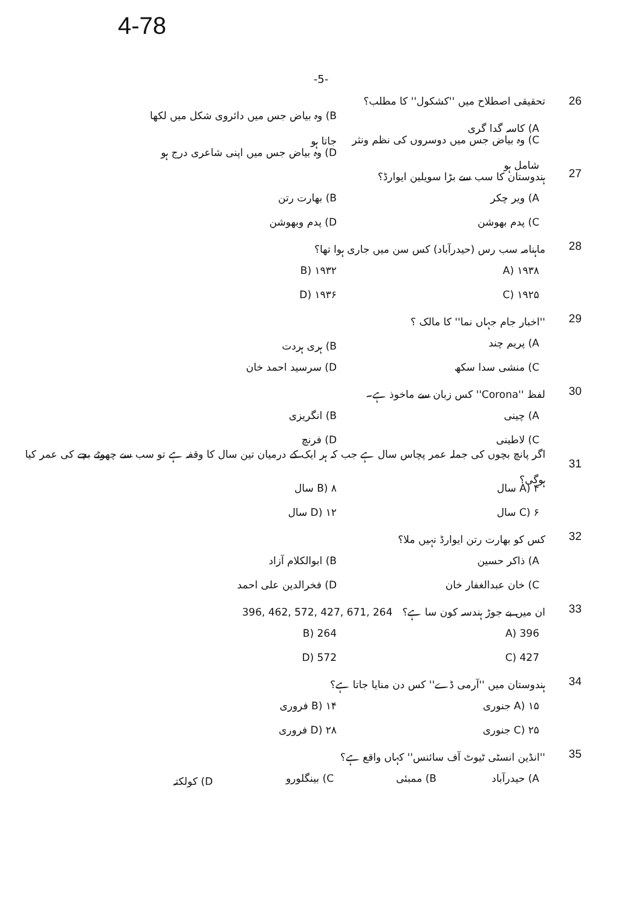4-78
-5-
26 تحقیقی اصطلاح میں ''کشکول'' کا مطلب؟
A) کاسہ گدا گری B) وہ بیاض جس میں دائروی شکل میں لکھا جاتا ہو
C) وہ بیاض جس میں دوسروں کی نظم ونثر شامل ہو D) وہ بیاض جس میں اپنی شاعری درج ہو
27 ہندوستان کا سب سے بڑا سویلین ایوارڈ؟
A) ویر چکر B) بھارت رتن
C) پدم بھوشن D) پدم وبھوشن
28 ماہنامہ سب رس (حیدرآباد) کس سن میں جاری ہوا تھا؟
A) ۱۹۳۸ B) ۱۹۳۲
C) ۱۹۲۵ D) ۱۹۳۶
29 ''اخبار جام جہاں نما'' کا مالک ؟
A) پریم چند B) ہری ہردت
C) منشی سدا سکھ D) سرسید احمد خان
30 لفظ ''Corona'' کس زبان سے ماخوذ ہے۔
A) چینی B) انگریزی
C) لاطینی D) فرنچ
31 اگر پانچ بچوں کی جملہ عمر پچاس سال ہے جب کہ ہر ایک کے درمیان تین سال کا وقفہ ہے تو سب سے چھوٹے بچے کی عمر کیا ہوگی؟
A) ۴ سال B) ۸ سال
C) ۶ سال D) ۱۲ سال
32 کس کو بھارت رتن ایوارڈ نہیں ملا؟
A) ذاکر حسین B) ابوالکلام آزاد
C) خان عبدالغفار خان D) فخرالدین علی احمد
33 ان میں بے جوڑ ہندسہ کون سا ہے؟ 396, 462, 572, 427, 671, 264
A) 396 B) 264
C) 427 D) 572
34 ہندوستان میں ''آرمی ڈے'' کس دن منایا جاتا ہے؟
A) ۱۵ جنوری B) ۱۴ فروری
C) ۲۵ جنوری D) ۲۸ فروری
35 ''انڈین انسٹی ٹیوٹ آف سائنس'' کہاں واقع ہے؟
A) حیدرآباد B) ممبئی C) بینگلورو D) کولکتہ